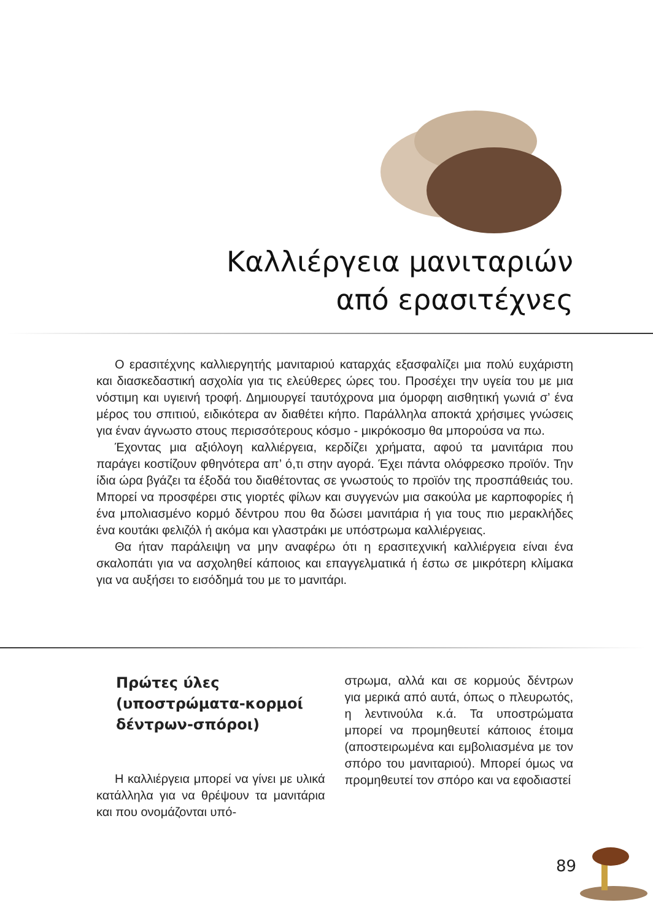Καλλιέργεια μανιταριών
από ερασιτέχνες
Ο ερασιτέχνης καλλιεργητής μανιταριού καταρχάς εξασφαλίζει μια πολύ ευχάριστη και διασκεδαστική ασχολία για τις ελεύθερες ώρες του. Προσέχει την υγεία του με μια νόστιμη και υγιεινή τροφή. Δημιουργεί ταυτόχρονα μια όμορφη αισθητική γωνιά σ’ ένα μέρος του σπιτιού, ειδικότερα αν διαθέτει κήπο. Παράλληλα αποκτά χρήσιμες γνώσεις για έναν άγνωστο στους περισσότερους κόσμο - μικρόκοσμο θα μπορούσα να πω.
Έχοντας μια αξιόλογη καλλιέργεια, κερδίζει χρήματα, αφού τα μανιτάρια που παράγει κοστίζουν φθηνότερα απ’ ό,τι στην αγορά. Έχει πάντα ολόφρεσκο προϊόν. Την ίδια ώρα βγάζει τα έξοδά του διαθέτοντας σε γνωστούς το προϊόν της προσπάθειάς του. Μπορεί να προσφέρει στις γιορτές φίλων και συγγενών μια σακούλα με καρποφορίες ή ένα μπολιασμένο κορμό δέντρου που θα δώσει μανιτάρια ή για τους πιο μερακλήδες ένα κουτάκι φελιζόλ ή ακόμα και γλαστράκι με υπόστρωμα καλλιέργειας.
Θα ήταν παράλειψη να μην αναφέρω ότι η ερασιτεχνική καλλιέργεια είναι ένα σκαλοπάτι για να ασχοληθεί κάποιος και επαγγελματικά ή έστω σε μικρότερη κλίμακα για να αυξήσει το εισόδημά του με το μανιτάρι.
Πρώτες ύλες
(υποστρώματα-κορμοί
δέντρων-σπόροι)
Η καλλιέργεια μπορεί να γίνει με υλικά κατάλληλα για να θρέψουν τα μανιτάρια και που ονομάζονται υπό-
στρωμα, αλλά και σε κορμούς δέντρων για μερικά από αυτά, όπως ο πλευρωτός, η λεντινούλα κ.ά. Τα υποστρώματα μπορεί να προμηθευτεί κάποιος έτοιμα (αποστειρωμένα και εμβολιασμένα με τον σπόρο του μανιταριού). Μπορεί όμως να προμηθευτεί τον σπόρο και να εφοδιαστεί
89